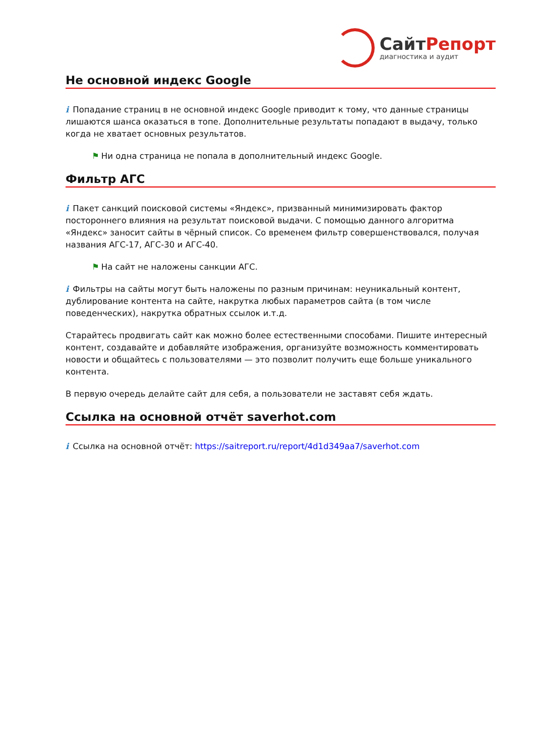СайтРепорт
диагностика и аудит
Не основной индекс Google
i Попадание страниц в не основной индекс Google приводит к тому, что данные страницы лишаются шанса оказаться в топе. Дополнительные результаты попадают в выдачу, только когда не хватает основных результатов.
⚑ Ни одна страница не попала в дополнительный индекс Google.
Фильтр АГС
i Пакет санкций поисковой системы «Яндекс», призванный минимизировать фактор постороннего влияния на результат поисковой выдачи. С помощью данного алгоритма «Яндекс» заносит сайты в чёрный список. Со временем фильтр совершенствовался, получая названия АГС-17, АГС-30 и АГС-40.
⚑ На сайт не наложены санкции АГС.
i Фильтры на сайты могут быть наложены по разным причинам: неуникальный контент, дублирование контента на сайте, накрутка любых параметров сайта (в том числе поведенческих), накрутка обратных ссылок и.т.д.
Старайтесь продвигать сайт как можно более естественными способами. Пишите интересный контент, создавайте и добавляйте изображения, организуйте возможность комментировать новости и общайтесь с пользователями — это позволит получить еще больше уникального контента.
В первую очередь делайте сайт для себя, а пользователи не заставят себя ждать.
Ссылка на основной отчёт saverhot.com
i Ссылка на основной отчёт: https://saitreport.ru/report/4d1d349aa7/saverhot.com